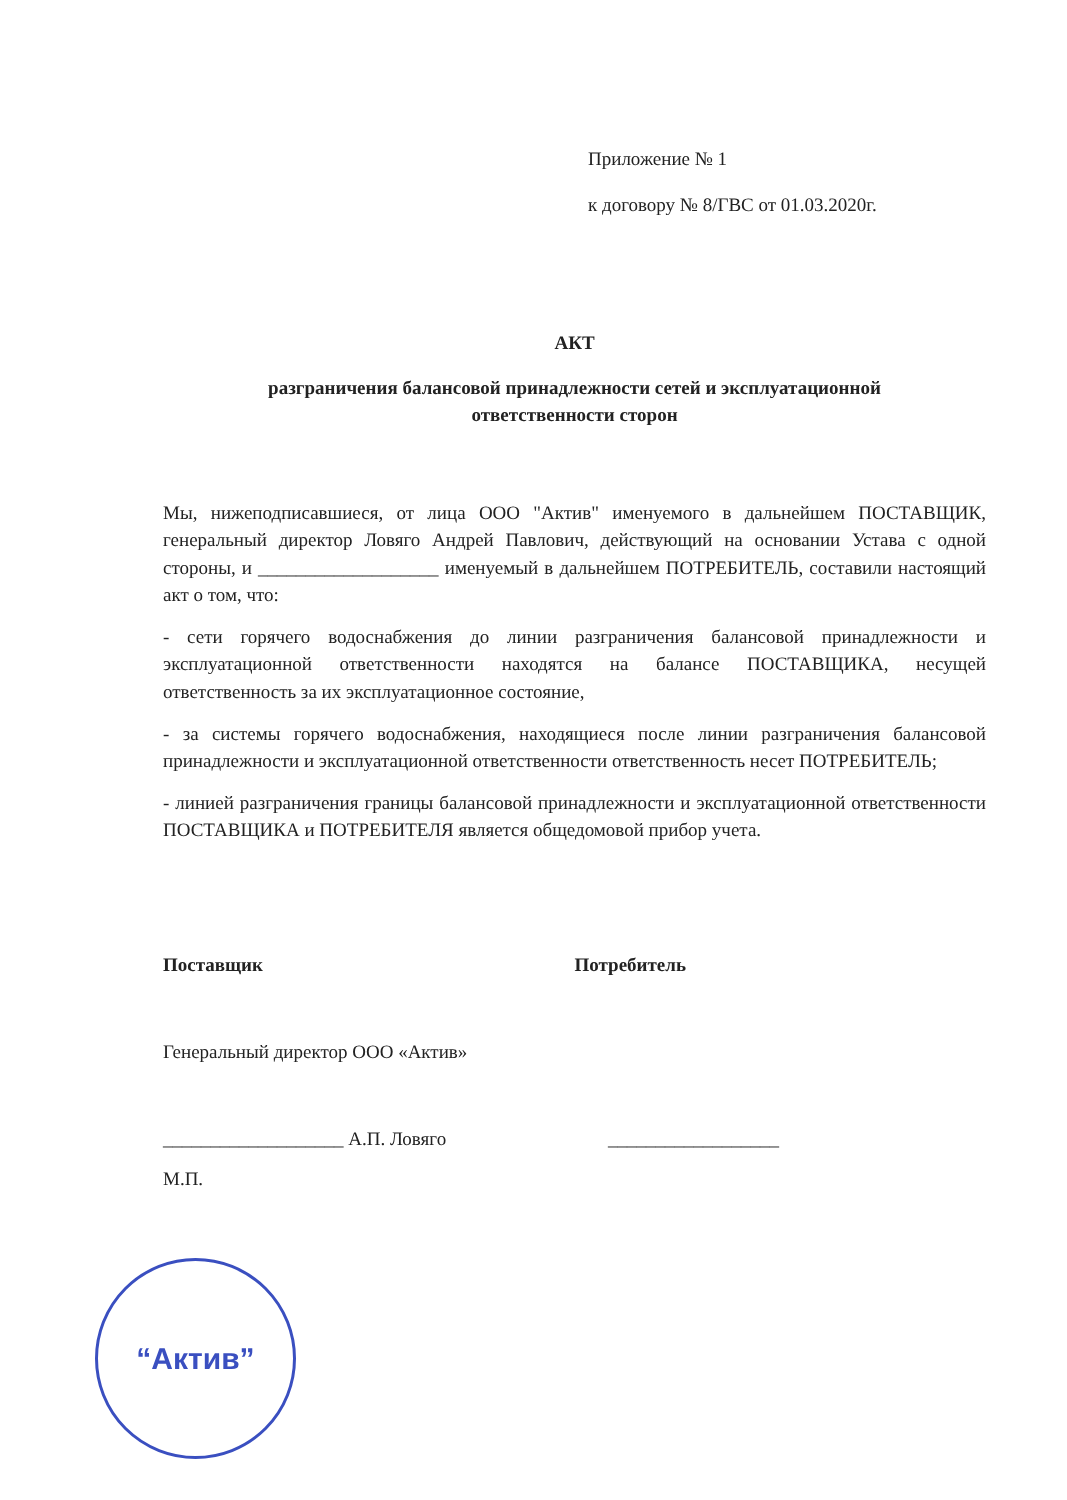Приложение № 1
к договору № 8/ГВС от 01.03.2020г.
АКТ
разграничения балансовой принадлежности сетей и эксплуатационной
ответственности сторон
Мы, нижеподписавшиеся, от лица ООО "Актив" именуемого в дальнейшем ПОСТАВЩИК, генеральный директор Ловяго Андрей Павлович, действующий на основании Устава с одной стороны, и ___________________ именуемый в дальнейшем ПОТРЕБИТЕЛЬ, составили настоящий акт о том, что:
- сети горячего водоснабжения до линии разграничения балансовой принадлежности и эксплуатационной ответственности находятся на балансе ПОСТАВЩИКА, несущей ответственность за их эксплуатационное состояние,
- за системы горячего водоснабжения, находящиеся после линии разграничения балансовой принадлежности и эксплуатационной ответственности ответственность несет ПОТРЕБИТЕЛЬ;
- линией разграничения границы балансовой принадлежности и эксплуатационной ответственности ПОСТАВЩИКА и ПОТРЕБИТЕЛЯ является общедомовой прибор учета.
Поставщик Потребитель
Генеральный директор ООО «Актив»
___________________ А.П. Ловяго __________________
М.П.
“Актив”